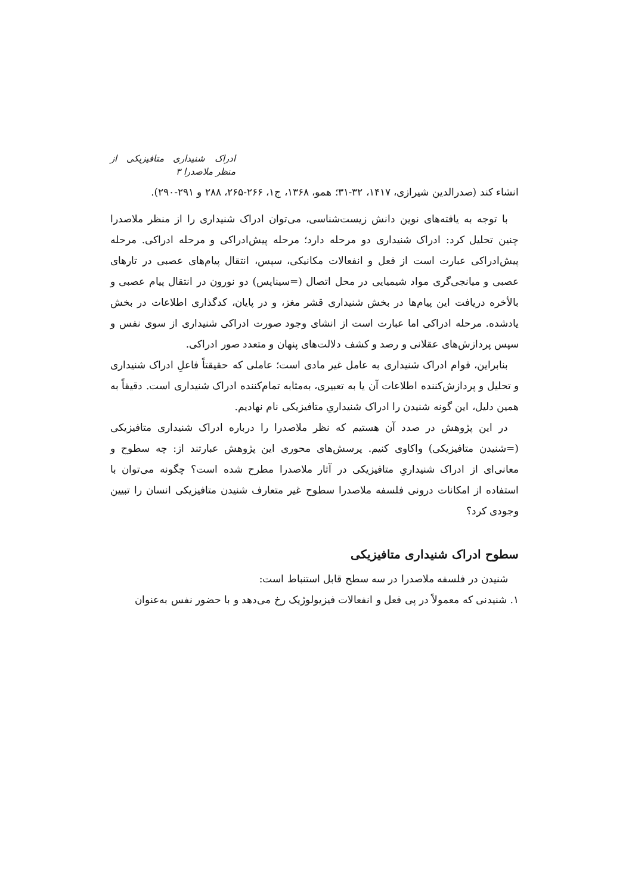ادراک شنیداری متافیزیکی از منظر ملاصدرا ۳
انشاء کند (صدرالدین شیرازی، ۱۴۱۷، ۳۲-۳۱؛ همو، ۱۳۶۸، ج۱، ۲۶۶-۲۶۵، ۲۸۸ و ۲۹۱-۲۹۰).
با توجه به یافته‌های نوین دانش زیست‌شناسی، می‌توان ادراک شنیداری را از منظر ملاصدرا چنین تحلیل کرد: ادراک شنیداری دو مرحله دارد؛ مرحله پیش‌ادراکی و مرحله ادراکی. مرحله پیش‌ادراکی عبارت است از فعل و انفعالات مکانیکی، سپس، انتقال پیام‌های عصبی در تارهای عصبی و میانجی‌گری مواد شیمیایی در محل اتصال (=سیناپس) دو نورون در انتقال پیام عصبی و بالأخره دریافت این پیام‌ها در بخش شنیداری قشر مغز، و در پایان، کدگذاری اطلاعات در بخش یادشده. مرحله ادراکی اما عبارت است از انشای وجود صورت ادراکی شنیداری از سوی نفس و سپس پردازش‌های عقلانی و رصد و کشف دلالت‌های پنهان و متعدد صور ادراکی.
بنابراین، قوام ادراک شنیداری به عامل غیر مادی است؛ عاملی که حقیقتاً فاعلِ ادراک شنیداری و تحلیل و پردازش‌کننده اطلاعات آن یا به تعبیری، به‌مثابه تمام‌کننده ادراک شنیداری است. دقیقاً به همین دلیل، این گونه شنیدن را ادراک شنیداریِ متافیزیکی نام نهادیم.
در این پژوهش در صدد آن هستیم که نظر ملاصدرا را درباره ادراک شنیداری متافیزیکی (=شنیدن متافیزیکی) واکاوی کنیم. پرسش‌های محوری این پژوهش عبارتند از: چه سطوح و معانی‌ای از ادراک شنیداریِ متافیزیکی در آثار ملاصدرا مطرح شده است؟ چگونه می‌توان با استفاده از امکانات درونی فلسفه ملاصدرا سطوح غیر متعارف شنیدن متافیزیکی انسان را تبیین وجودی کرد؟
سطوح ادراک شنیداری متافیزیکی
شنیدن در فلسفه ملاصدرا در سه سطح قابل استنباط است:
۱. شنیدنی که معمولاً در پی فعل و انفعالات فیزیولوژیک رخ می‌دهد و با حضور نفس به‌عنوان